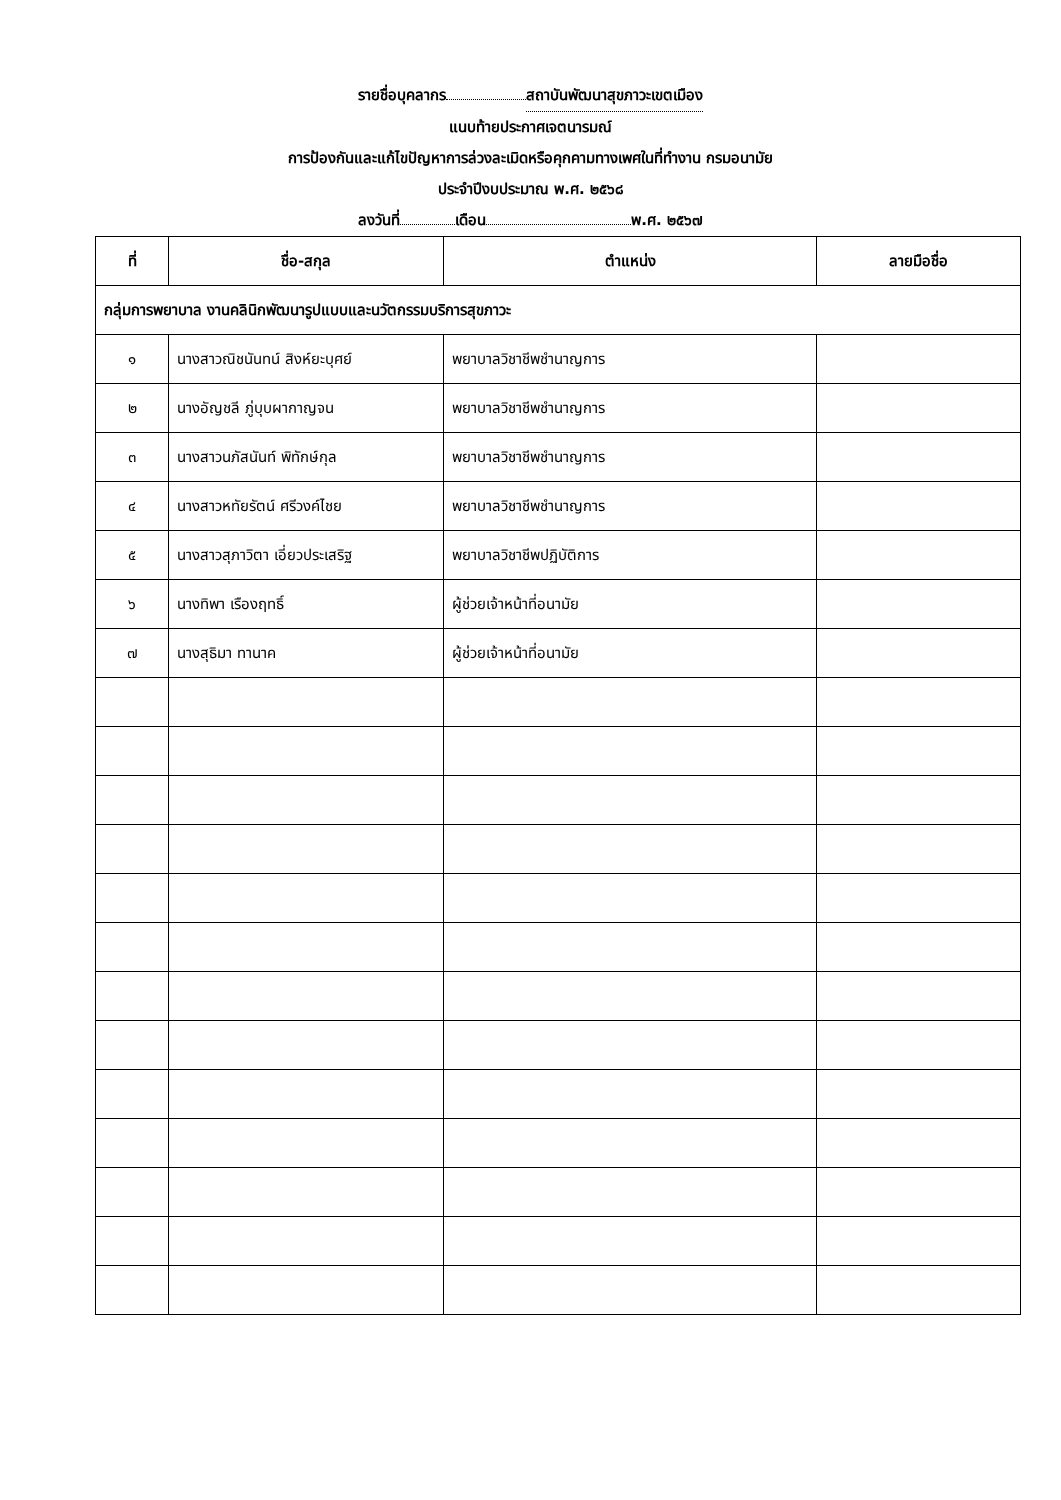รายชื่อบุคลากร สถาบันพัฒนาสุขภาวะเขตเมือง
แนบท้ายประกาศเจตนารมณ์
การป้องกันและแก้ไขปัญหาการล่วงละเมิดหรือคุกคามทางเพศในที่ทำงาน กรมอนามัย
ประจำปีงบประมาณ พ.ศ. ๒๕๖๘
ลงวันที่ เดือน พ.ศ. ๒๕๖๗
| ที่ | ชื่อ-สกุล | ตำแหน่ง | ลายมือชื่อ |
| --- | --- | --- | --- |
| กลุ่มการพยาบาล งานคลินิกพัฒนารูปแบบและนวัตกรรมบริการสุขภาวะ | | | |
| ๑ | นางสาวณิชนันทน์ สิงห์ยะบุศย์ | พยาบาลวิชาชีพชำนาญการ | |
| ๒ | นางอัญชลี ภู่บุบผากาญจน | พยาบาลวิชาชีพชำนาญการ | |
| ๓ | นางสาวนภัสนันท์ พิทักษ์กุล | พยาบาลวิชาชีพชำนาญการ | |
| ๔ | นางสาวหทัยรัตน์ ศรีวงค์ไชย | พยาบาลวิชาชีพชำนาญการ | |
| ๕ | นางสาวสุภาวิตา เอี่ยวประเสริฐ | พยาบาลวิชาชีพปฏิบัติการ | |
| ๖ | นางทิพา เรืองฤทธิ์ | ผู้ช่วยเจ้าหน้าที่อนามัย | |
| ๗ | นางสุธิมา ทานาค | ผู้ช่วยเจ้าหน้าที่อนามัย | |